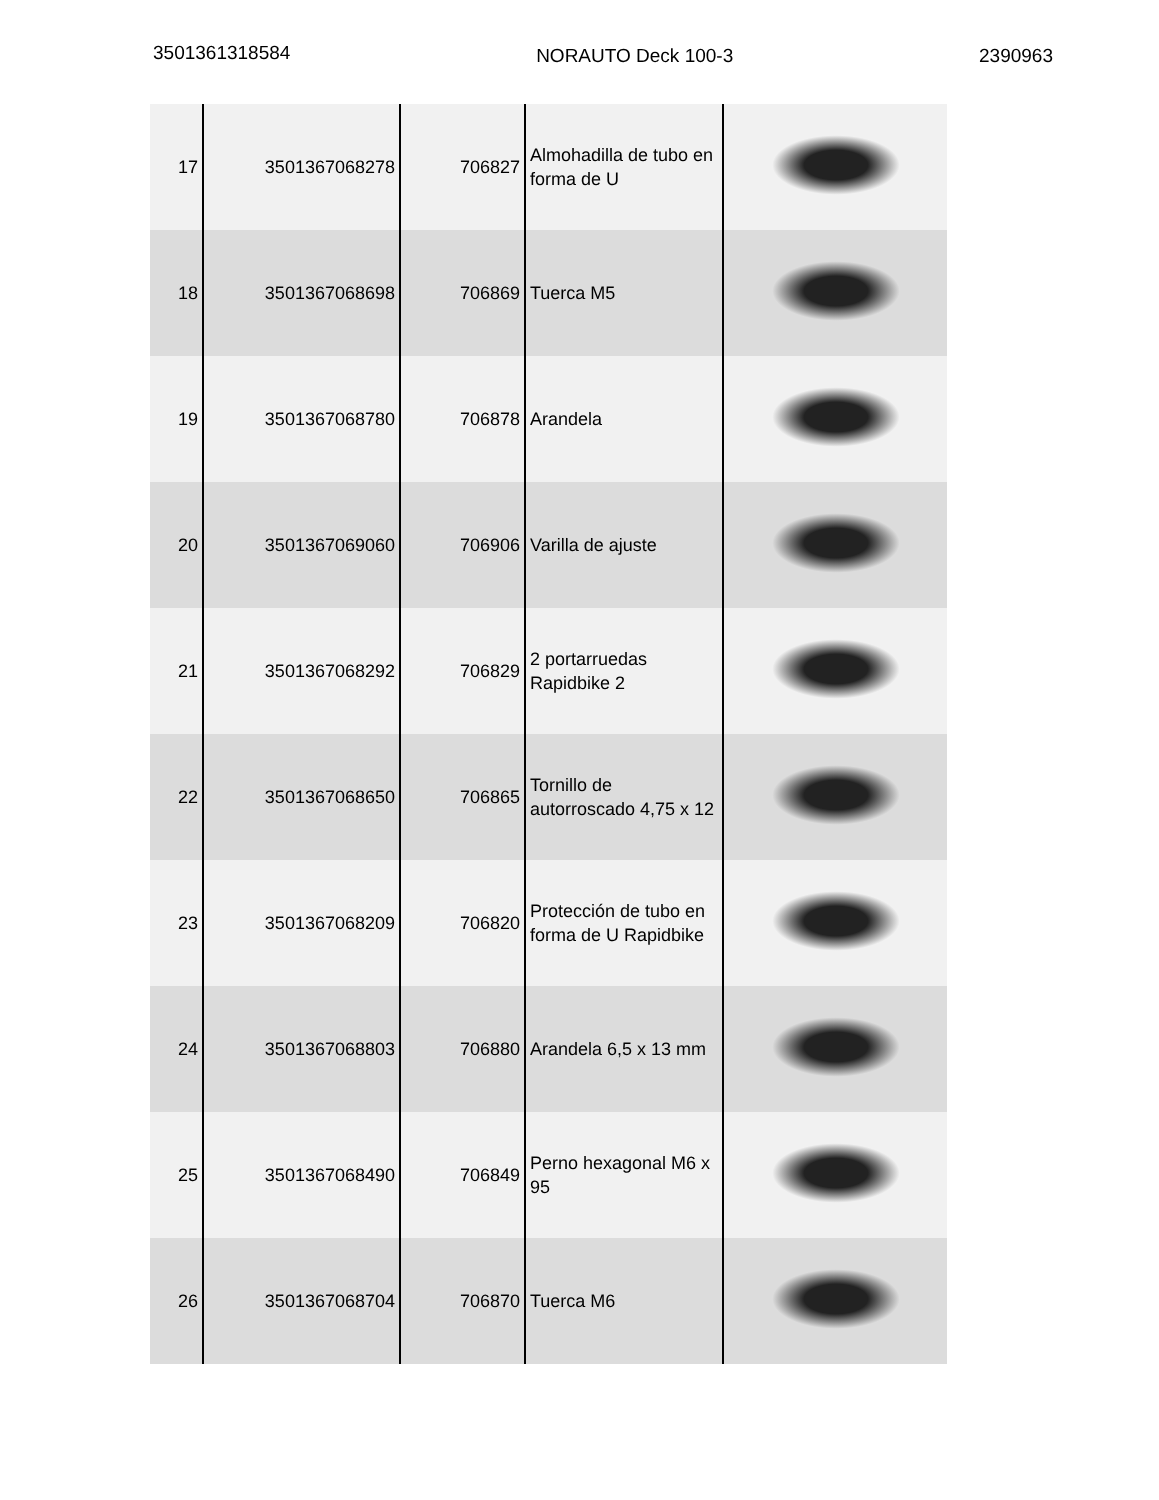3501361318584
NORAUTO Deck 100-3 2390963
| 17 | 3501367068278 | 706827 | Almohadilla de tubo en forma de U | |
| 18 | 3501367068698 | 706869 | Tuerca M5 | |
| 19 | 3501367068780 | 706878 | Arandela | |
| 20 | 3501367069060 | 706906 | Varilla de ajuste | |
| 21 | 3501367068292 | 706829 | 2 portarruedas Rapidbike 2 | |
| 22 | 3501367068650 | 706865 | Tornillo de autorroscado 4,75 x 12 | |
| 23 | 3501367068209 | 706820 | Protección de tubo en forma de U Rapidbike | |
| 24 | 3501367068803 | 706880 | Arandela 6,5 x 13 mm | |
| 25 | 3501367068490 | 706849 | Perno hexagonal M6 x 95 | |
| 26 | 3501367068704 | 706870 | Tuerca M6 | |